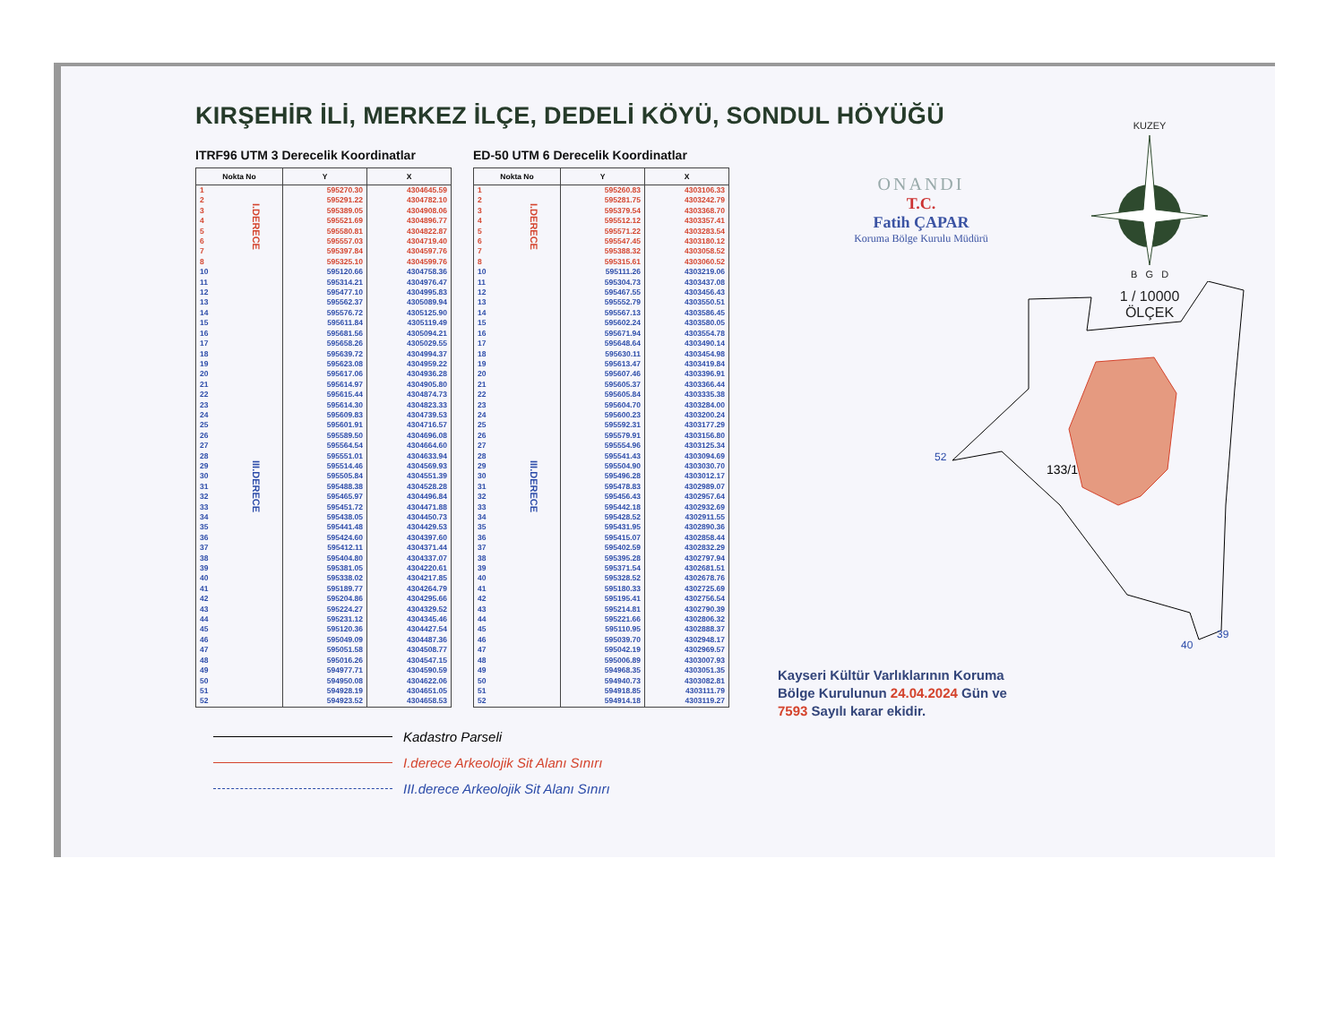KIRŞEHİR İLİ, MERKEZ İLÇE, DEDELİ KÖYÜ, SONDUL HÖYÜĞÜ
ITRF96 UTM 3 Derecelik Koordinatlar
| Nokta No | | Y | X |
| --- | --- | --- | --- |
| 1 | I.DERECE | 595270.30 | 4304645.59 |
| 2 | | 595291.22 | 4304782.10 |
| 3 | | 595389.05 | 4304908.06 |
| 4 | | 595521.69 | 4304896.77 |
| 5 | | 595580.81 | 4304822.87 |
| 6 | | 595557.03 | 4304719.40 |
| 7 | | 595397.84 | 4304597.76 |
| 8 | | 595325.10 | 4304599.76 |
| 10 | III.DERECE | 595120.66 | 4304758.36 |
| 11 | | 595314.21 | 4304976.47 |
| 12 | | 595477.10 | 4304995.83 |
| 13 | | 595562.37 | 4305089.94 |
| 14 | | 595576.72 | 4305125.90 |
| 15 | | 595611.84 | 4305119.49 |
| 16 | | 595681.56 | 4305094.21 |
| 17 | | 595658.26 | 4305029.55 |
| 18 | | 595639.72 | 4304994.37 |
| 19 | | 595623.08 | 4304959.22 |
| 20 | | 595617.06 | 4304936.28 |
| 21 | | 595614.97 | 4304905.80 |
| 22 | | 595615.44 | 4304874.73 |
| 23 | | 595614.30 | 4304823.33 |
| 24 | | 595609.83 | 4304739.53 |
| 25 | | 595601.91 | 4304716.57 |
| 26 | | 595589.50 | 4304696.08 |
| 27 | | 595564.54 | 4304664.60 |
| 28 | | 595551.01 | 4304633.94 |
| 29 | | 595514.46 | 4304569.93 |
| 30 | | 595505.84 | 4304551.39 |
| 31 | | 595488.38 | 4304528.28 |
| 32 | | 595465.97 | 4304496.84 |
| 33 | | 595451.72 | 4304471.88 |
| 34 | | 595438.05 | 4304450.73 |
| 35 | | 595441.48 | 4304429.53 |
| 36 | | 595424.60 | 4304397.60 |
| 37 | | 595412.11 | 4304371.44 |
| 38 | | 595404.80 | 4304337.07 |
| 39 | | 595381.05 | 4304220.61 |
| 40 | | 595338.02 | 4304217.85 |
| 41 | | 595189.77 | 4304264.79 |
| 42 | | 595204.86 | 4304295.66 |
| 43 | | 595224.27 | 4304329.52 |
| 44 | | 595231.12 | 4304345.46 |
| 45 | | 595120.36 | 4304427.54 |
| 46 | | 595049.09 | 4304487.36 |
| 47 | | 595051.58 | 4304508.77 |
| 48 | | 595016.26 | 4304547.15 |
| 49 | | 594977.71 | 4304590.59 |
| 50 | | 594950.08 | 4304622.06 |
| 51 | | 594928.19 | 4304651.05 |
| 52 | | 594923.52 | 4304658.53 |
ED-50 UTM 6 Derecelik Koordinatlar
| Nokta No | | Y | X |
| --- | --- | --- | --- |
| 1 | I.DERECE | 595260.83 | 4303106.33 |
| 2 | | 595281.75 | 4303242.79 |
| 3 | | 595379.54 | 4303368.70 |
| 4 | | 595512.12 | 4303357.41 |
| 5 | | 595571.22 | 4303283.54 |
| 6 | | 595547.45 | 4303180.12 |
| 7 | | 595388.32 | 4303058.52 |
| 8 | | 595315.61 | 4303060.52 |
| 10 | III.DERECE | 595111.26 | 4303219.06 |
| 11 | | 595304.73 | 4303437.08 |
| 12 | | 595467.55 | 4303456.43 |
| 13 | | 595552.79 | 4303550.51 |
| 14 | | 595567.13 | 4303586.45 |
| 15 | | 595602.24 | 4303580.05 |
| 16 | | 595671.94 | 4303554.78 |
| 17 | | 595648.64 | 4303490.14 |
| 18 | | 595630.11 | 4303454.98 |
| 19 | | 595613.47 | 4303419.84 |
| 20 | | 595607.46 | 4303396.91 |
| 21 | | 595605.37 | 4303366.44 |
| 22 | | 595605.84 | 4303335.38 |
| 23 | | 595604.70 | 4303284.00 |
| 24 | | 595600.23 | 4303200.24 |
| 25 | | 595592.31 | 4303177.29 |
| 26 | | 595579.91 | 4303156.80 |
| 27 | | 595554.96 | 4303125.34 |
| 28 | | 595541.43 | 4303094.69 |
| 29 | | 595504.90 | 4303030.70 |
| 30 | | 595496.28 | 4303012.17 |
| 31 | | 595478.83 | 4302989.07 |
| 32 | | 595456.43 | 4302957.64 |
| 33 | | 595442.18 | 4302932.69 |
| 34 | | 595428.52 | 4302911.55 |
| 35 | | 595431.95 | 4302890.36 |
| 36 | | 595415.07 | 4302858.44 |
| 37 | | 595402.59 | 4302832.29 |
| 38 | | 595395.28 | 4302797.94 |
| 39 | | 595371.54 | 4302681.51 |
| 40 | | 595328.52 | 4302678.76 |
| 41 | | 595180.33 | 4302725.69 |
| 42 | | 595195.41 | 4302756.54 |
| 43 | | 595214.81 | 4302790.39 |
| 44 | | 595221.66 | 4302806.32 |
| 45 | | 595110.95 | 4302888.37 |
| 46 | | 595039.70 | 4302948.17 |
| 47 | | 595042.19 | 4302969.57 |
| 48 | | 595006.89 | 4303007.93 |
| 49 | | 594968.35 | 4303051.35 |
| 50 | | 594940.73 | 4303082.81 |
| 51 | | 594918.85 | 4303111.79 |
| 52 | | 594914.18 | 4303119.27 |
Kadastro Parseli
I.derece Arkeolojik Sit Alanı Sınırı
III.derece Arkeolojik Sit Alanı Sınırı
ONANDI
T.C.
Fatih ÇAPAR
Koruma Bölge Kurulu Müdürü
KUZEY
B G D
1 / 10000
ÖLÇEK
133/1
52
39
40
Kayseri Kültür Varlıklarının Koruma Bölge Kurulunun 24.04.2024 Gün ve 7593 Sayılı karar ekidir.